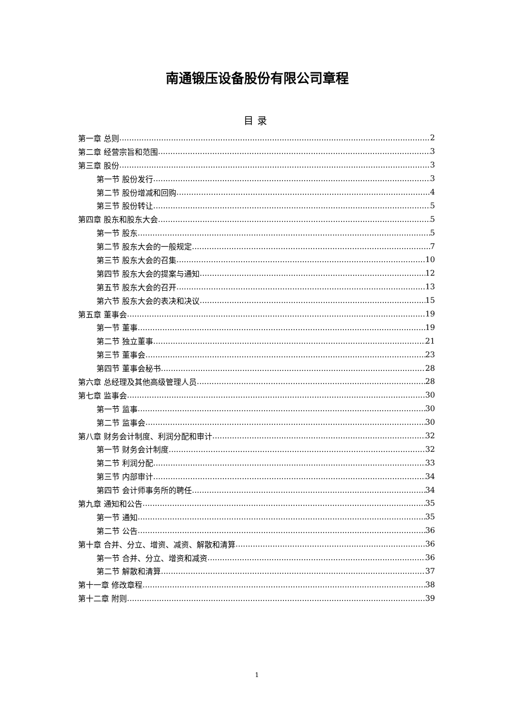南通锻压设备股份有限公司章程
目录
第一章 总则 2
第二章 经营宗旨和范围 3
第三章 股份 3
第一节 股份发行 3
第二节 股份增减和回购 4
第三节 股份转让 5
第四章 股东和股东大会 5
第一节 股东 5
第二节 股东大会的一般规定 7
第三节 股东大会的召集 10
第四节 股东大会的提案与通知 12
第五节 股东大会的召开 13
第六节 股东大会的表决和决议 15
第五章 董事会 19
第一节 董事 19
第二节 独立董事 21
第三节 董事会 23
第四节 董事会秘书 28
第六章 总经理及其他高级管理人员 28
第七章 监事会 30
第一节 监事 30
第二节 监事会 30
第八章 财务会计制度、利润分配和审计 32
第一节 财务会计制度 32
第二节 利润分配 33
第三节 内部审计 34
第四节 会计师事务所的聘任 34
第九章 通知和公告 35
第一节 通知 35
第二节 公告 36
第十章 合并、分立、增资、减资、解散和清算 36
第一节 合并、分立、增资和减资 36
第二节 解散和清算 37
第十一章 修改章程 38
第十二章 附则 39
1